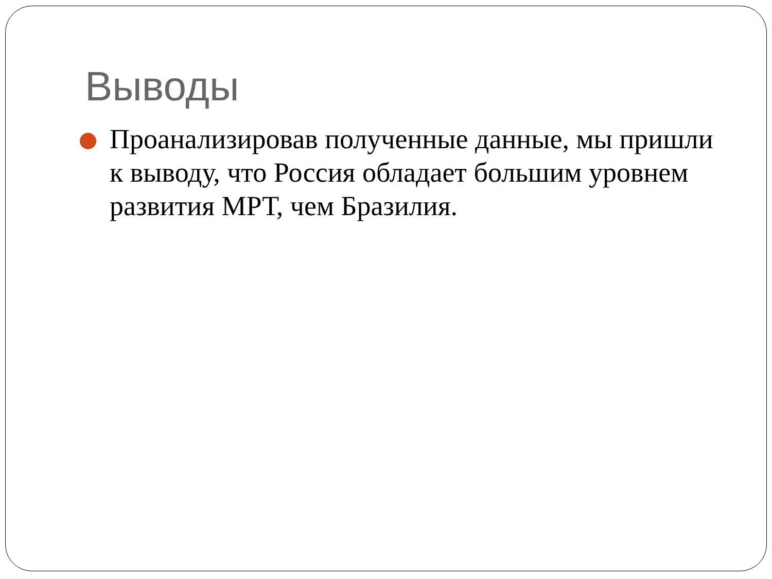Выводы
Проанализировав полученные данные, мы пришли к выводу, что Россия обладает большим уровнем развития МРТ, чем Бразилия.